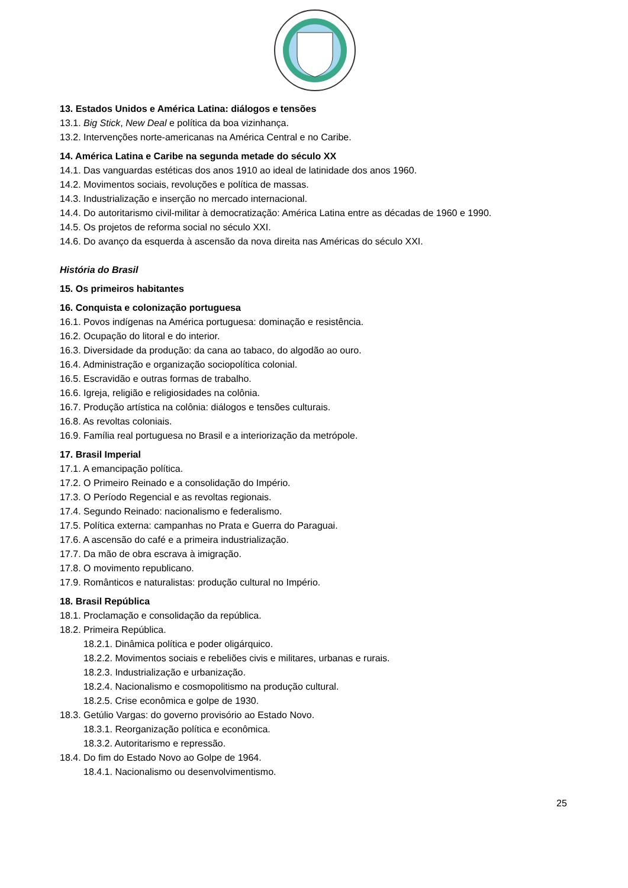13. Estados Unidos e América Latina: diálogos e tensões
13.1. Big Stick, New Deal e política da boa vizinhança.
13.2. Intervenções norte-americanas na América Central e no Caribe.
14. América Latina e Caribe na segunda metade do século XX
14.1. Das vanguardas estéticas dos anos 1910 ao ideal de latinidade dos anos 1960.
14.2. Movimentos sociais, revoluções e política de massas.
14.3. Industrialização e inserção no mercado internacional.
14.4. Do autoritarismo civil-militar à democratização: América Latina entre as décadas de 1960 e 1990.
14.5. Os projetos de reforma social no século XXI.
14.6. Do avanço da esquerda à ascensão da nova direita nas Américas do século XXI.
História do Brasil
15. Os primeiros habitantes
16. Conquista e colonização portuguesa
16.1. Povos indígenas na América portuguesa: dominação e resistência.
16.2. Ocupação do litoral e do interior.
16.3. Diversidade da produção: da cana ao tabaco, do algodão ao ouro.
16.4. Administração e organização sociopolítica colonial.
16.5. Escravidão e outras formas de trabalho.
16.6. Igreja, religião e religiosidades na colônia.
16.7. Produção artística na colônia: diálogos e tensões culturais.
16.8. As revoltas coloniais.
16.9. Família real portuguesa no Brasil e a interiorização da metrópole.
17. Brasil Imperial
17.1. A emancipação política.
17.2. O Primeiro Reinado e a consolidação do Império.
17.3. O Período Regencial e as revoltas regionais.
17.4. Segundo Reinado: nacionalismo e federalismo.
17.5. Política externa: campanhas no Prata e Guerra do Paraguai.
17.6. A ascensão do café e a primeira industrialização.
17.7. Da mão de obra escrava à imigração.
17.8. O movimento republicano.
17.9. Românticos e naturalistas: produção cultural no Império.
18. Brasil República
18.1. Proclamação e consolidação da república.
18.2. Primeira República.
18.2.1. Dinâmica política e poder oligárquico.
18.2.2. Movimentos sociais e rebeliões civis e militares, urbanas e rurais.
18.2.3. Industrialização e urbanização.
18.2.4. Nacionalismo e cosmopolitismo na produção cultural.
18.2.5. Crise econômica e golpe de 1930.
18.3. Getúlio Vargas: do governo provisório ao Estado Novo.
18.3.1. Reorganização política e econômica.
18.3.2. Autoritarismo e repressão.
18.4. Do fim do Estado Novo ao Golpe de 1964.
18.4.1. Nacionalismo ou desenvolvimentismo.
25